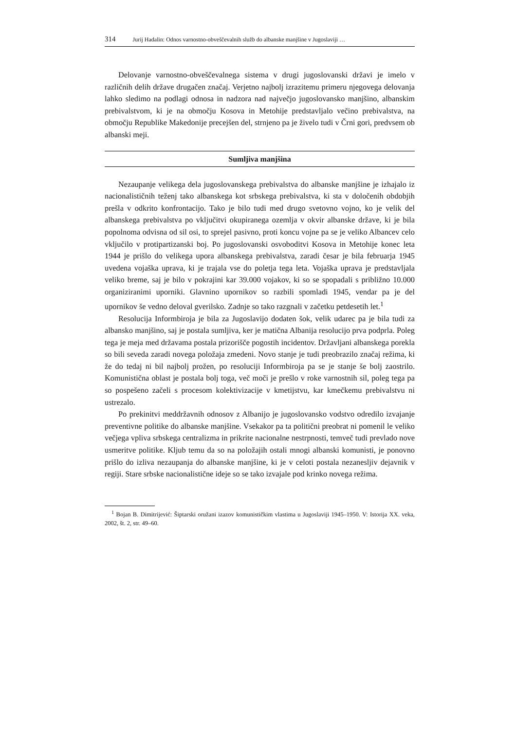314 Jurij Hadalin: Odnos varnostno-obveščevalnih služb do albanske manjšine v Jugoslaviji …
Delovanje varnostno-obveščevalnega sistema v drugi jugoslovanski državi je imelo v različnih delih države drugačen značaj. Verjetno najbolj izrazitemu primeru njegovega delovanja lahko sledimo na podlagi odnosa in nadzora nad največjo jugoslovansko manjšino, albanskim prebivalstvom, ki je na območju Kosova in Metohije predstavljalo večino prebivalstva, na območju Republike Makedonije precejšen del, strnjeno pa je živelo tudi v Črni gori, predvsem ob albanski meji.
Sumljiva manjšina
Nezaupanje velikega dela jugoslovanskega prebivalstva do albanske manjšine je izhajalo iz nacionalističnih teženj tako albanskega kot srbskega prebivalstva, ki sta v določenih obdobjih prešla v odkrito konfrontacijo. Tako je bilo tudi med drugo svetovno vojno, ko je velik del albanskega prebivalstva po vključitvi okupiranega ozemlja v okvir albanske države, ki je bila popolnoma odvisna od sil osi, to sprejel pasivno, proti koncu vojne pa se je veliko Albancev celo vključilo v protipartizanski boj. Po jugoslovanski osvoboditvi Kosova in Metohije konec leta 1944 je prišlo do velikega upora albanskega prebivalstva, zaradi česar je bila februarja 1945 uvedena vojaška uprava, ki je trajala vse do poletja tega leta. Vojaška uprava je predstavljala veliko breme, saj je bilo v pokrajini kar 39.000 vojakov, ki so se spopadali s približno 10.000 organiziranimi uporniki. Glavnino upornikov so razbili spomladi 1945, vendar pa je del upornikov še vedno deloval gverilsko. Zadnje so tako razgnali v začetku petdesetih let.<sup>1</sup>
Resolucija Informbiroja je bila za Jugoslavijo dodaten šok, velik udarec pa je bila tudi za albansko manjšino, saj je postala sumljiva, ker je matična Albanija resolucijo prva podprla. Poleg tega je meja med državama postala prizorišče pogostih incidentov. Državljani albanskega porekla so bili seveda zaradi novega položaja zmedeni. Novo stanje je tudi preobrazilo značaj režima, ki že do tedaj ni bil najbolj prožen, po resoluciji Informbiroja pa se je stanje še bolj zaostrilo. Komunistična oblast je postala bolj toga, več moči je prešlo v roke varnostnih sil, poleg tega pa so pospešeno začeli s procesom kolektivizacije v kmetijstvu, kar kmečkemu prebivalstvu ni ustrezalo.
Po prekinitvi meddržavnih odnosov z Albanijo je jugoslovansko vodstvo odredilo izvajanje preventivne politike do albanske manjšine. Vsekakor pa ta politični preobrat ni pomenil le veliko večjega vpliva srbskega centralizma in prikrite nacionalne nestrpnosti, temveč tudi prevlado nove usmeritve politike. Kljub temu da so na položajih ostali mnogi albanski komunisti, je ponovno prišlo do izliva nezaupanja do albanske manjšine, ki je v celoti postala nezanesljiv dejavnik v regiji. Stare srbske nacionalistične ideje so se tako izvajale pod krinko novega režima.
<sup>1</sup> Bojan B. Dimitrijević: Šiptarski oružani izazov komunističkim vlastima u Jugoslaviji 1945–1950. V: Istorija XX. veka, 2002, št. 2, str. 49–60.